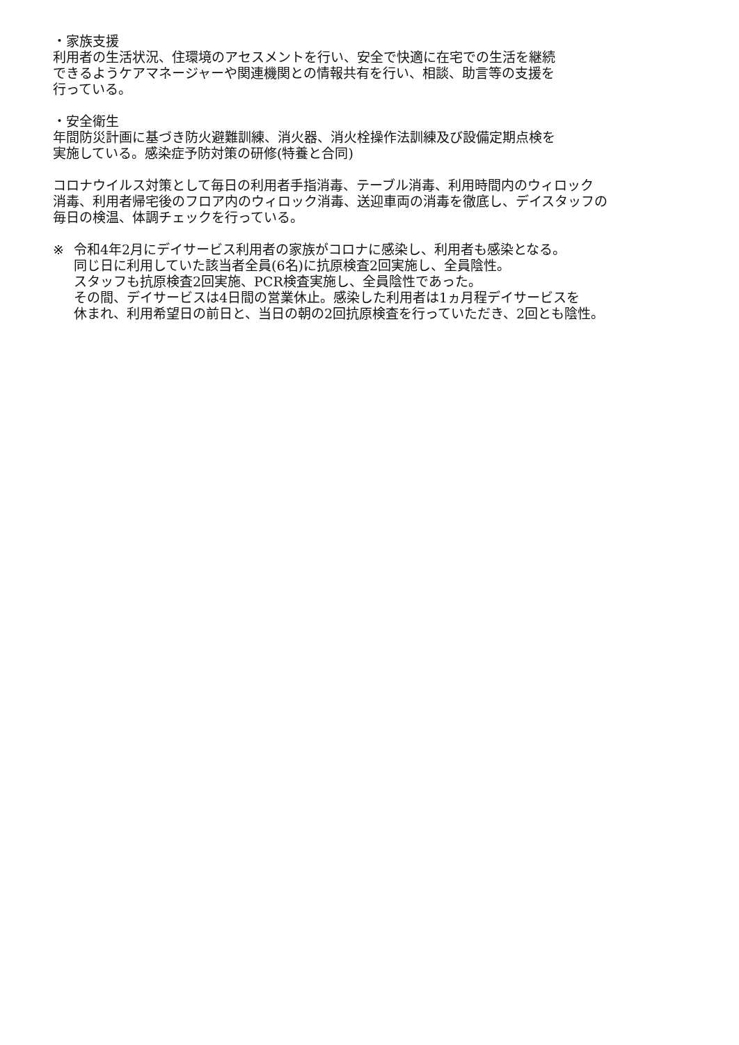・家族支援
利用者の生活状況、住環境のアセスメントを行い、安全で快適に在宅での生活を継続
できるようケアマネージャーや関連機関との情報共有を行い、相談、助言等の支援を
行っている。
・安全衛生
年間防災計画に基づき防火避難訓練、消火器、消火栓操作法訓練及び設備定期点検を
実施している。感染症予防対策の研修(特養と合同)
コロナウイルス対策として毎日の利用者手指消毒、テーブル消毒、利用時間内のウィロック
消毒、利用者帰宅後のフロア内のウィロック消毒、送迎車両の消毒を徹底し、デイスタッフの
毎日の検温、体調チェックを行っている。
※ 令和4年2月にデイサービス利用者の家族がコロナに感染し、利用者も感染となる。
同じ日に利用していた該当者全員(6名)に抗原検査2回実施し、全員陰性。
スタッフも抗原検査2回実施、PCR検査実施し、全員陰性であった。
その間、デイサービスは4日間の営業休止。感染した利用者は1ヵ月程デイサービスを
休まれ、利用希望日の前日と、当日の朝の2回抗原検査を行っていただき、2回とも陰性。